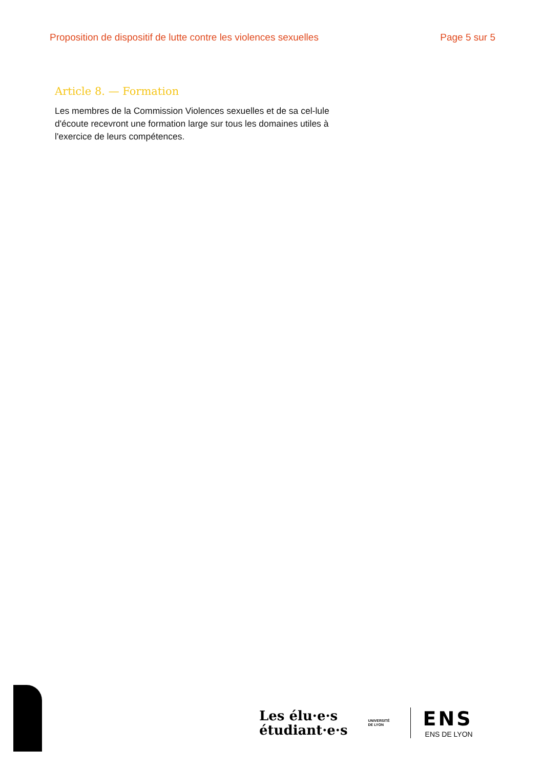Proposition de dispositif de lutte contre les violences sexuelles Page 5 sur 5
Article 8. — Formation
Les membres de la Commission Violences sexuelles et de sa cel-lule d'écoute recevront une formation large sur tous les domaines utiles à l'exercice de leurs compétences.
Les élu·e·s
étudiant·e·s
UNIVERSITÉ
DE LYON
ENS
ENS DE LYON